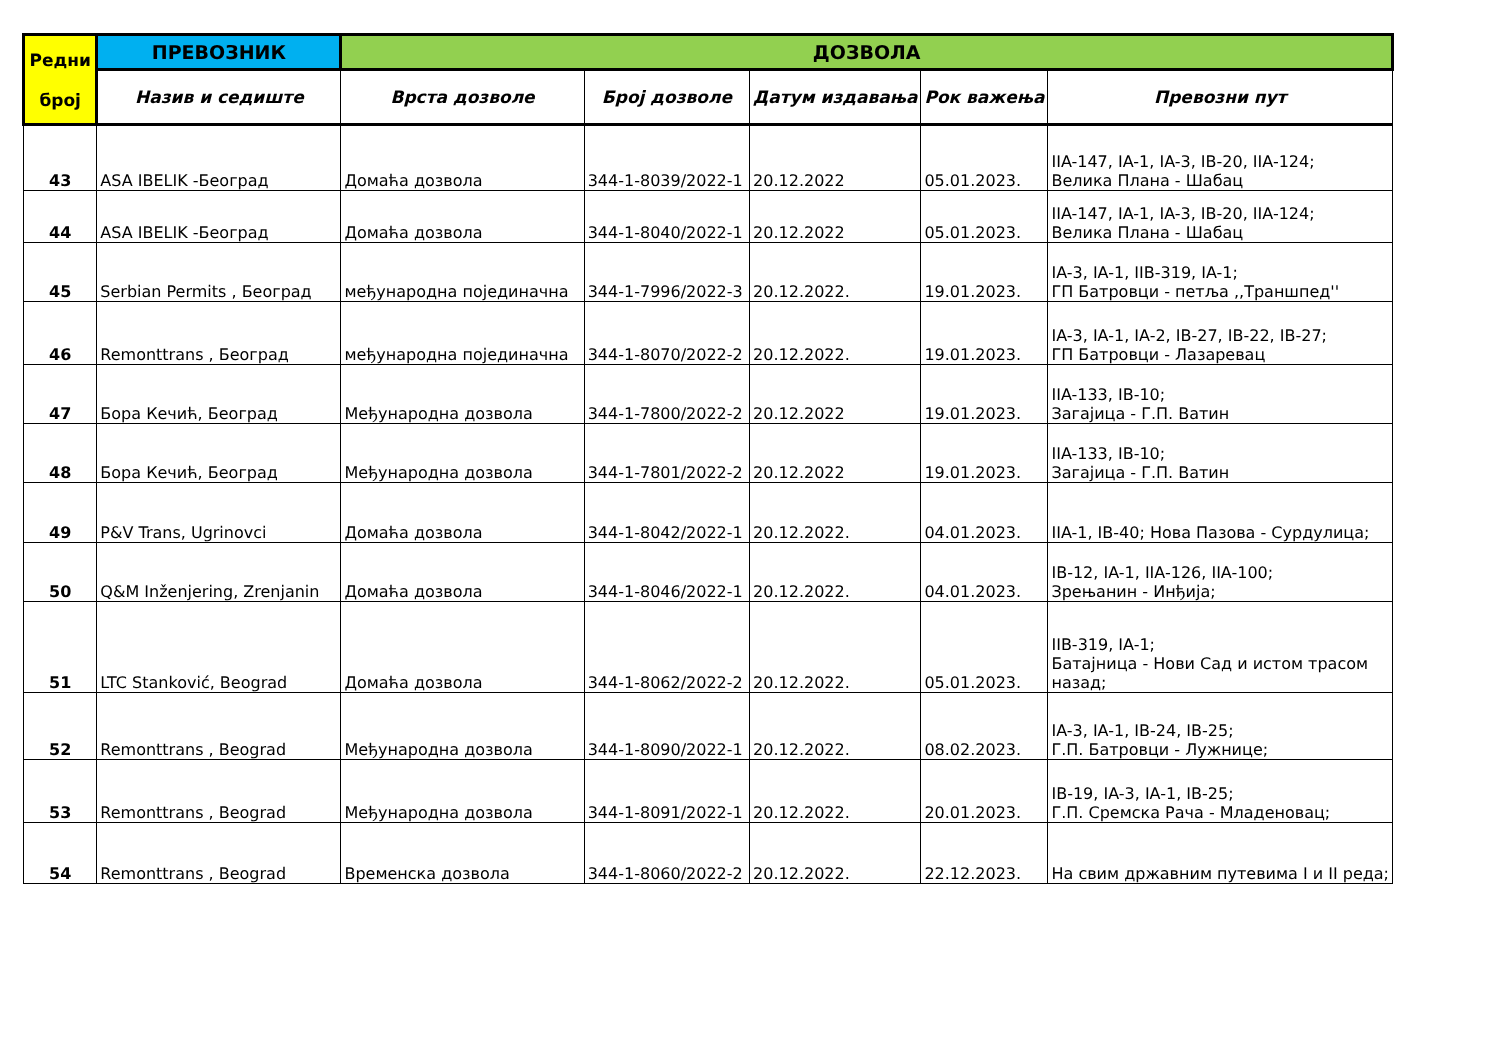| Редни број | ПРЕВОЗНИК | ДОЗВОЛА | | | | |
| --- | --- | --- | --- | --- | --- | --- |
| | Назив и седиште | Врста дозволе | Број дозволе | Датум издавања | Рок важења | Превозни пут |
| 43 | ASA IBELIK -Београд | Домаћа дозвола | 344-1-8039/2022-1 | 20.12.2022 | 05.01.2023. | IIA-147, IA-1, IA-3, IB-20, IIA-124; Велика Плана - Шабац |
| 44 | ASA IBELIK -Београд | Домаћа дозвола | 344-1-8040/2022-1 | 20.12.2022 | 05.01.2023. | IIA-147, IA-1, IA-3, IB-20, IIA-124; Велика Плана - Шабац |
| 45 | Serbian Permits , Београд | међународна појединачна | 344-1-7996/2022-3 | 20.12.2022. | 19.01.2023. | IA-3, IA-1, IIB-319, IA-1; ГП Батровци - петља ,,Траншпед'' |
| 46 | Remonttrans , Београд | међународна појединачна | 344-1-8070/2022-2 | 20.12.2022. | 19.01.2023. | IA-3, IA-1, IA-2, IB-27, IB-22, IB-27; ГП Батровци - Лазаревац |
| 47 | Бора Кечић, Београд | Међународна дозвола | 344-1-7800/2022-2 | 20.12.2022 | 19.01.2023. | IIA-133, IB-10; Загајица - Г.П. Ватин |
| 48 | Бора Кечић, Београд | Међународна дозвола | 344-1-7801/2022-2 | 20.12.2022 | 19.01.2023. | IIA-133, IB-10; Загајица - Г.П. Ватин |
| 49 | P&V Trans, Ugrinovci | Домаћа дозвола | 344-1-8042/2022-1 | 20.12.2022. | 04.01.2023. | IIA-1, IB-40; Нова Пазова - Сурдулица; |
| 50 | Q&M Inženjering, Zrenjanin | Домаћа дозвола | 344-1-8046/2022-1 | 20.12.2022. | 04.01.2023. | IB-12, IA-1, IIA-126, IIA-100; Зрењанин - Инђија; |
| 51 | LTC Stanković, Beograd | Домаћа дозвола | 344-1-8062/2022-2 | 20.12.2022. | 05.01.2023. | IIB-319, IA-1; Батајница - Нови Сад и истом трасом назад; |
| 52 | Remonttrans , Beograd | Међународна дозвола | 344-1-8090/2022-1 | 20.12.2022. | 08.02.2023. | IA-3, IA-1, IB-24, IB-25; Г.П. Батровци - Лужнице; |
| 53 | Remonttrans , Beograd | Међународна дозвола | 344-1-8091/2022-1 | 20.12.2022. | 20.01.2023. | IB-19, IA-3, IA-1, IB-25; Г.П. Сремска Рача - Младеновац; |
| 54 | Remonttrans , Beograd | Временска дозвола | 344-1-8060/2022-2 | 20.12.2022. | 22.12.2023. | На свим државним путевима I и II реда; |